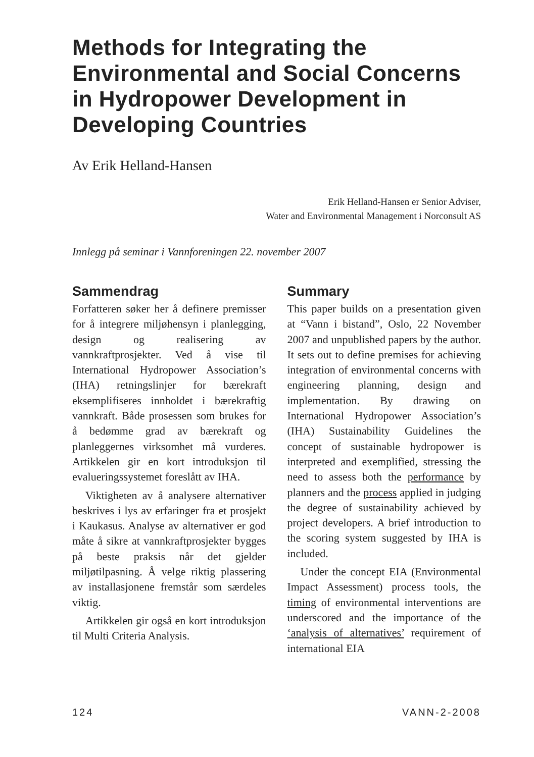Methods for Integrating the Environmental and Social Concerns in Hydropower Development in Developing Countries
Av Erik Helland-Hansen
Erik Helland-Hansen er Senior Adviser,
Water and Environmental Management i Norconsult AS
Innlegg på seminar i Vannforeningen 22. november 2007
Sammendrag
Forfatteren søker her å definere premisser for å integrere miljøhensyn i planlegging, design og realisering av vannkraftprosjekter. Ved å vise til International Hydropower Association’s (IHA) retningslinjer for bærekraft eksemplifiseres innholdet i bærekraftig vannkraft. Både prosessen som brukes for å bedømme grad av bærekraft og planleggernes virksomhet må vurderes. Artikkelen gir en kort introduksjon til evalueringssystemet foreslått av IHA.
Viktigheten av å analysere alternativer beskrives i lys av erfaringer fra et prosjekt i Kaukasus. Analyse av alternativer er god måte å sikre at vannkraftprosjekter bygges på beste praksis når det gjelder miljøtilpasning. Å velge riktig plassering av installasjonene fremstår som særdeles viktig.
Artikkelen gir også en kort introduksjon til Multi Criteria Analysis.
Summary
This paper builds on a presentation given at “Vann i bistand”, Oslo, 22 November 2007 and unpublished papers by the author. It sets out to define premises for achieving integration of environmental concerns with engineering planning, design and implementation. By drawing on International Hydropower Association’s (IHA) Sustainability Guidelines the concept of sustainable hydropower is interpreted and exemplified, stressing the need to assess both the performance by planners and the process applied in judging the degree of sustainability achieved by project developers. A brief introduction to the scoring system suggested by IHA is included.
Under the concept EIA (Environmental Impact Assessment) process tools, the timing of environmental interventions are underscored and the importance of the ‘analysis of alternatives’ requirement of international EIA
124 VANN-2-2008